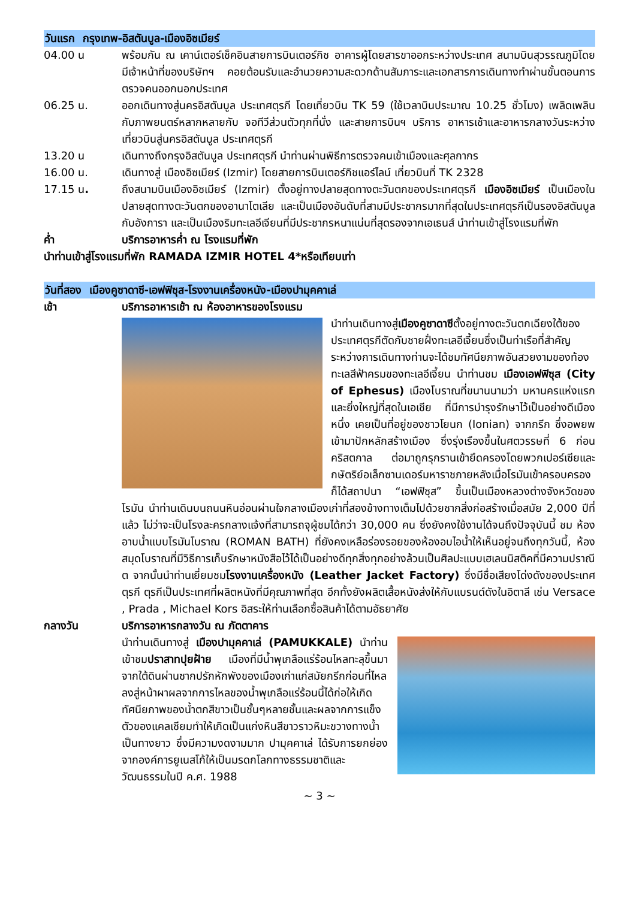วันแรก กรุงเทพ-อิสตันบูล-เมืองอิซเมียร์
04.00 น พร้อมกัน ณ เคาน์เตอร์เช็คอินสายการบินเตอร์กิซ อาคารผู้โดยสารขาออกระหว่างประเทศ สนามบินสุวรรณภูมิโดยมีเจ้าหน้าที่ของบริษัทฯ คอยต้อนรับและอำนวยความสะดวกด้านสัมภาระและเอกสารการเดินทางทำผ่านขั้นตอนการตรวจคนออกนอกประเทศ
06.25 น. ออกเดินทางสู่นครอิสตันบูล ประเทศตุรกี โดยเที่ยวบิน TK 59 (ใช้เวลาบินประมาณ 10.25 ชั่วโมง) เพลิดเพลินกับภาพยนตร์หลากหลายกับ จอทีวีส่วนตัวทุกที่นั่ง และสายการบินฯ บริการ อาหารเช้าและอาหารกลางวันระหว่างเที่ยวบินสู่นครอิสตันบูล ประเทศตุรกี
13.20 น เดินทางถึงกรุงอิสตันบูล ประเทศตุรกี นำท่านผ่านพิธีการตรวจคนเข้าเมืองและศุลกากร
16.00 น. เดินทางสู่ เมืองอิซเมียร์ (Izmir) โดยสายการบินเตอร์กิชแอร์ไลน์ เที่ยวบินที่ TK 2328
17.15 น. ถึงสนามบินเมืองอิซเมียร์ (Izmir) ตั้งอยู่ทางปลายสุดทางตะวันตกของประเทศตุรกี เมืองอิซเมียร์ เป็นเมืองในปลายสุดทางตะวันตกของอานาโตเลีย และเป็นเมืองอันดับที่สามมีประชากรมากที่สุดในประเทศตุรกีเป็นรองอิสตันบูล กับอังการา และเป็นเมืองริมทะเลอีเจียนที่มีประชากรหนาแน่นที่สุดรองจากเอเธนส์ นำท่านเข้าสู่โรงแรมที่พัก
ค่ำ บริการอาหารค่ำ ณ โรงแรมที่พัก
นำท่านเข้าสู่โรงแรมที่พัก RAMADA IZMIR HOTEL 4*หรือเทียบเท่า
วันที่สอง เมืองคูซาดาซี-เอฟฟิซุส-โรงงานเครื่องหนัง-เมืองปามุคคาเล่
เช้า บริการอาหารเช้า ณ ห้องอาหารของโรงแรม
นำท่านเดินทางสู่เมืองคูซาดาซีตั้งอยู่ทางตะวันตกเฉียงใต้ของประเทศตุรกีตัดกับชายฝั่งทะเลอีเจี้ยนซึ่งเป็นท่าเรือที่สำคัญ ระหว่างการเดินทางท่านจะได้ชมทัศนียภาพอันสวยงามของท้องทะเลสีฟ้าครมของทะเลอีเจี้ยน นำท่านชม เมืองเอฟฟิซุส (City of Ephesus) เมืองโบราณที่ขนานนามว่า มหานครแห่งแรกและยิ่งใหญ่ที่สุดในเอเชีย ที่มีการบำรุงรักษาไว้เป็นอย่างดีเมืองหนึ่ง เคยเป็นที่อยู่ของชาวโยนก (Ionian) จากกรีก ซึ่งอพยพเข้ามาปักหลักสร้างเมือง ซึ่งรุ่งเรืองขึ้นในศตวรรษที่ 6 ก่อนคริสตกาล ต่อมาถูกรุกรานเข้ายึดครองโดยพวกเปอร์เซียและกษัตริย์อเล็กซานเดอร์มหาราชภายหลังเมื่อโรมันเข้าครอบครองก็ได้สถาปนา “เอฟฟิซุส” ขึ้นเป็นเมืองหลวงต่างจังหวัดของโรมัน นำท่านเดินบนถนนหินอ่อนผ่านใจกลางเมืองเก่าที่สองข้างทางเต็มไปด้วยซากสิ่งก่อสร้างเมื่อสมัย 2,000 ปีที่แล้ว ไม่ว่าจะเป็นโรงละครกลางแจ้งที่สามารถจุผู้ชมได้กว่า 30,000 คน ซึ่งยังคงใช้งานได้จนถึงปัจจุบันนี้ ชม ห้องอาบน้ำแบบโรมันโบราณ (ROMAN BATH) ที่ยังคงเหลือร่องรอยของห้องอบไอน้ำให้เห็นอยู่จนถึงทุกวันนี้, ห้องสมุดโบราณที่มีวิธีการเก็บรักษาหนังสือไว้ได้เป็นอย่างดีทุกสิ่งทุกอย่างล้วนเป็นศิลปะแบบเฮเลนนิสติคที่มีความปราณีต จากนั้นนำท่านเยี่ยมชมโรงงานเครื่องหนัง (Leather Jacket Factory) ซึ่งมีชื่อเสียงโด่งดังของประเทศตุรกี ตุรกีเป็นประเทศที่ผลิตหนังที่มีคุณภาพที่สุด อีกทั้งยังผลิตเสื้อหนังส่งให้กับแบรนด์ดังในอิตาลี เช่น Versace , Prada , Michael Kors อิสระให้ท่านเลือกซื้อสินค้าได้ตามอัธยาศัย
กลางวัน บริการอาหารกลางวัน ณ ภัตตาคาร
นำท่านเดินทางสู่ เมืองปามุคคาเล่ (PAMUKKALE) นำท่านเข้าชมปราสาทปุยฝ้าย เมืองที่มีน้ำพุเกลือแร่ร้อนไหลทะลุขึ้นมาจากใต้ดินผ่านซากปรักหักพังของเมืองเก่าแก่สมัยกรีกก่อนที่ไหลลงสู่หน้าผาผลจากการไหลของน้ำพุเกลือแร่ร้อนนี้ได้ก่อให้เกิดทัศนียภาพของน้ำตกสีขาวเป็นชั้นๆหลายชั้นและผลจากการแข็งตัวของแคลเซียมทำให้เกิดเป็นแก่งหินสีขาวราวหิมะขวางทางน้ำเป็นทางยาว ซึ่งมีความงดงามมาก ปามุคคาเล่ ได้รับการยกย่องจากองค์การยูเนสโก้ให้เป็นมรดกโลกทางธรรมชาติและวัฒนธรรมในปี ค.ศ. 1988
~ 3 ~